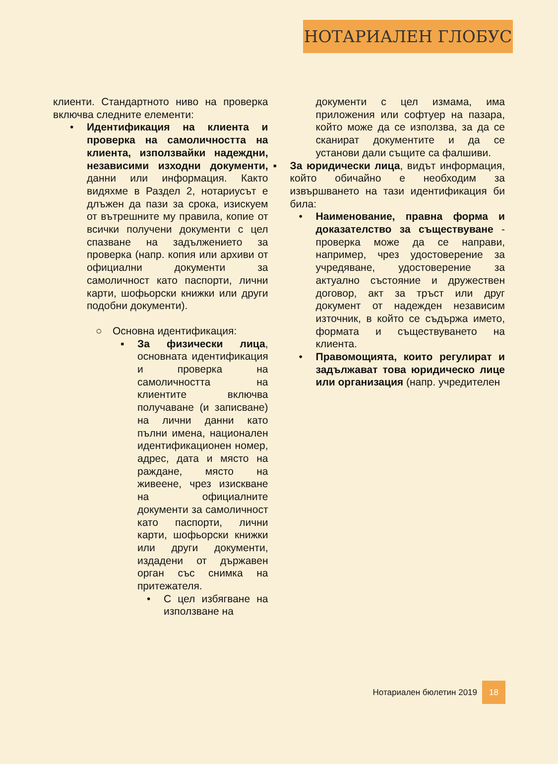НОТАРИАЛЕН ГЛОБУС
клиенти. Стандартното ниво на проверка включва следните елементи:
• Идентификация на клиента и проверка на самоличността на клиента, използвайки надеждни, независими изходни документи, данни или информация. Както видяхме в Раздел 2, нотариусът е длъжен да пази за срока, изискуем от вътрешните му правила, копие от всички получени документи с цел спазване на задължението за проверка (напр. копия или архиви от официални документи за самоличност като паспорти, лични карти, шофьорски книжки или други подобни документи).
○ Основна идентификация:
▪ За физически лица, основната идентификация и проверка на самоличността на клиентите включва получаване (и записване) на лични данни като пълни имена, национален идентификационен номер, адрес, дата и място на раждане, място на живеене, чрез изискване на официалните документи за самоличност като паспорти, лични карти, шофьорски книжки или други документи, издадени от държавен орган със снимка на притежателя.
• С цел избягване на използване на
документи с цел измама, има приложения или софтуер на пазара, който може да се използва, за да се сканират документите и да се установи дали същите са фалшиви.
▪ За юридически лица, видът информация, който обичайно е необходим за извършването на тази идентификация би била:
• Наименование, правна форма и доказателство за съществуване - проверка може да се направи, например, чрез удостоверение за учредяване, удостоверение за актуално състояние и дружествен договор, акт за тръст или друг документ от надежден независим източник, в който се съдържа името, формата и съществуването на клиента.
• Правомощията, които регулират и задължават това юридическо лице или организация (напр. учредителен
Нотариален бюлетин 2019 18